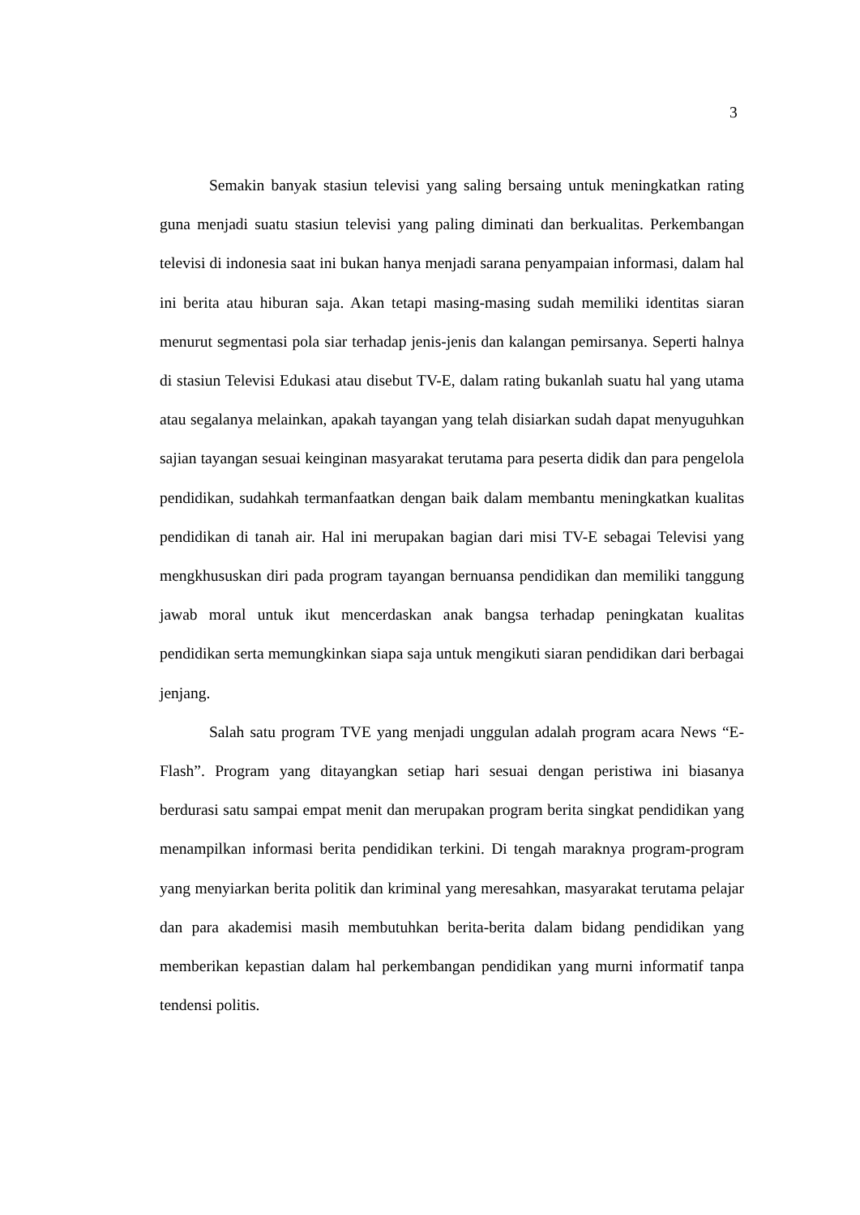3
Semakin banyak stasiun televisi yang saling bersaing untuk meningkatkan rating guna menjadi suatu stasiun televisi yang paling diminati dan berkualitas. Perkembangan televisi di indonesia saat ini bukan hanya menjadi sarana penyampaian informasi, dalam hal ini berita atau hiburan saja. Akan tetapi masing-masing sudah memiliki identitas siaran menurut segmentasi pola siar terhadap jenis-jenis dan kalangan pemirsanya. Seperti halnya di stasiun Televisi Edukasi atau disebut TV-E, dalam rating bukanlah suatu hal yang utama atau segalanya melainkan, apakah tayangan yang telah disiarkan sudah dapat menyuguhkan sajian tayangan sesuai keinginan masyarakat terutama para peserta didik dan para pengelola pendidikan, sudahkah termanfaatkan dengan baik dalam membantu meningkatkan kualitas pendidikan di tanah air. Hal ini merupakan bagian dari misi TV-E sebagai Televisi yang mengkhususkan diri pada program tayangan bernuansa pendidikan dan memiliki tanggung jawab moral untuk ikut mencerdaskan anak bangsa terhadap peningkatan kualitas pendidikan serta memungkinkan siapa saja untuk mengikuti siaran pendidikan dari berbagai jenjang.
Salah satu program TVE yang menjadi unggulan adalah program acara News “E-Flash”. Program yang ditayangkan setiap hari sesuai dengan peristiwa ini biasanya berdurasi satu sampai empat menit dan merupakan program berita singkat pendidikan yang menampilkan informasi berita pendidikan terkini. Di tengah maraknya program-program yang menyiarkan berita politik dan kriminal yang meresahkan, masyarakat terutama pelajar dan para akademisi masih membutuhkan berita-berita dalam bidang pendidikan yang memberikan kepastian dalam hal perkembangan pendidikan yang murni informatif tanpa tendensi politis.